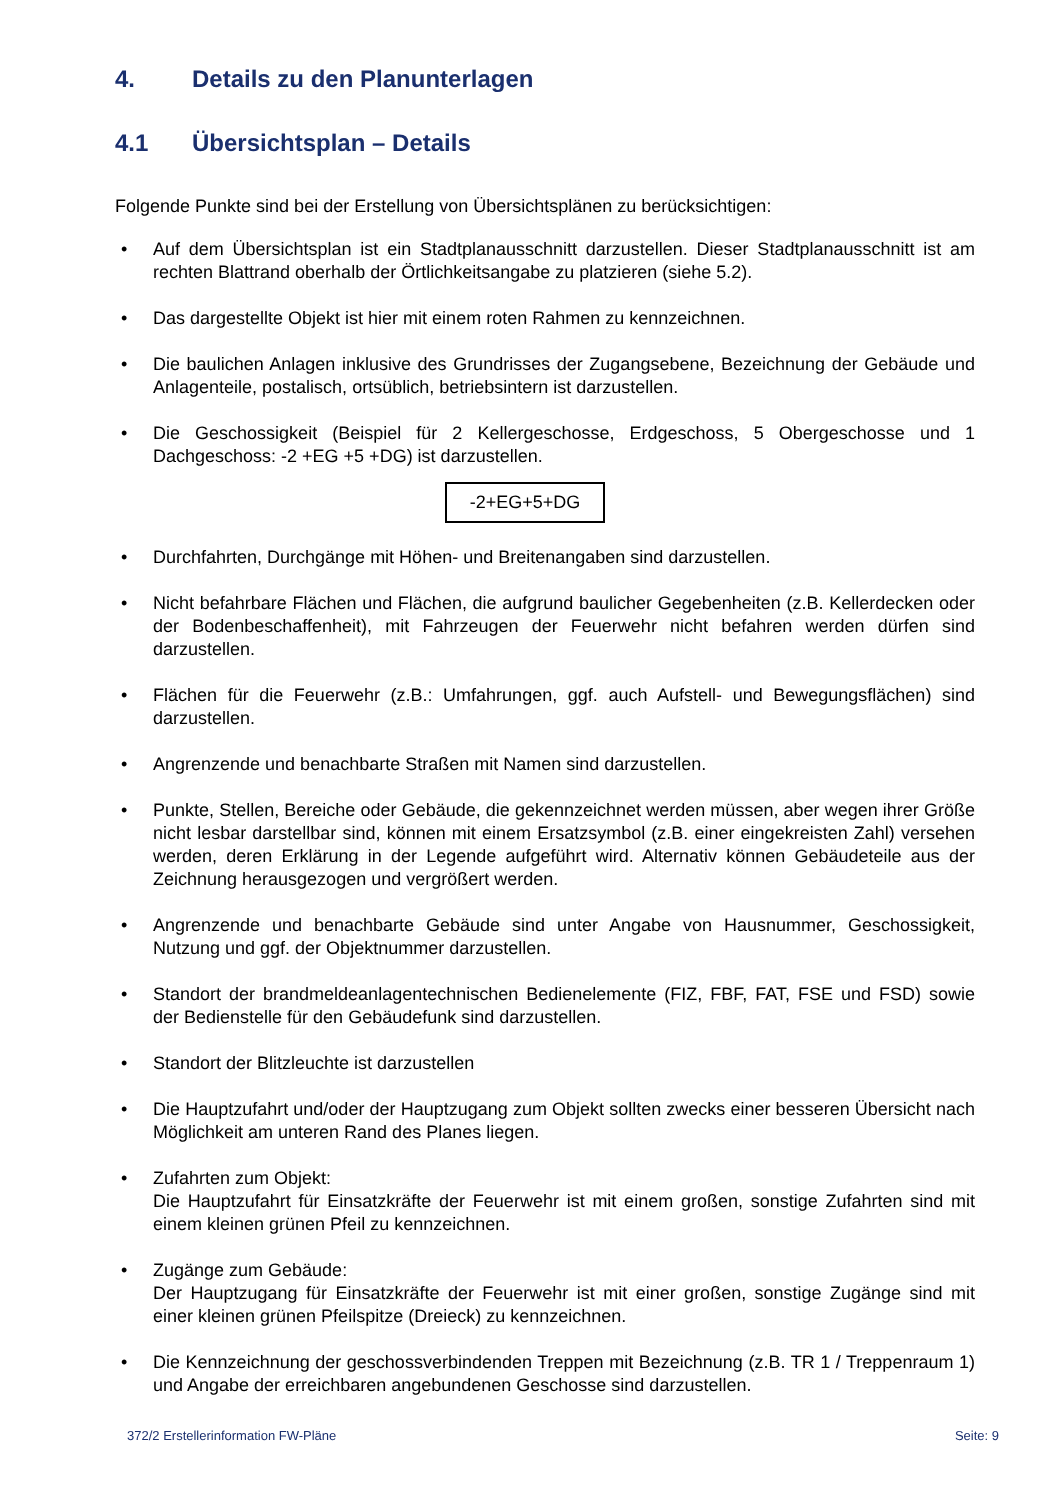4. Details zu den Planunterlagen
4.1 Übersichtsplan – Details
Folgende Punkte sind bei der Erstellung von Übersichtsplänen zu berücksichtigen:
• Auf dem Übersichtsplan ist ein Stadtplanausschnitt darzustellen. Dieser Stadtplanausschnitt ist am rechten Blattrand oberhalb der Örtlichkeitsangabe zu platzieren (siehe 5.2).
• Das dargestellte Objekt ist hier mit einem roten Rahmen zu kennzeichnen.
• Die baulichen Anlagen inklusive des Grundrisses der Zugangsebene, Bezeichnung der Gebäude und Anlagenteile, postalisch, ortsüblich, betriebsintern ist darzustellen.
• Die Geschossigkeit (Beispiel für 2 Kellergeschosse, Erdgeschoss, 5 Obergeschosse und 1 Dachgeschoss: -2 +EG +5 +DG) ist darzustellen.
-2+EG+5+DG
• Durchfahrten, Durchgänge mit Höhen- und Breitenangaben sind darzustellen.
• Nicht befahrbare Flächen und Flächen, die aufgrund baulicher Gegebenheiten (z.B. Kellerdecken oder der Bodenbeschaffenheit), mit Fahrzeugen der Feuerwehr nicht befahren werden dürfen sind darzustellen.
• Flächen für die Feuerwehr (z.B.: Umfahrungen, ggf. auch Aufstell- und Bewegungsflächen) sind darzustellen.
• Angrenzende und benachbarte Straßen mit Namen sind darzustellen.
• Punkte, Stellen, Bereiche oder Gebäude, die gekennzeichnet werden müssen, aber wegen ihrer Größe nicht lesbar darstellbar sind, können mit einem Ersatzsymbol (z.B. einer eingekreisten Zahl) versehen werden, deren Erklärung in der Legende aufgeführt wird. Alternativ können Gebäudeteile aus der Zeichnung herausgezogen und vergrößert werden.
• Angrenzende und benachbarte Gebäude sind unter Angabe von Hausnummer, Geschossigkeit, Nutzung und ggf. der Objektnummer darzustellen.
• Standort der brandmeldeanlagentechnischen Bedienelemente (FIZ, FBF, FAT, FSE und FSD) sowie der Bedienstelle für den Gebäudefunk sind darzustellen.
• Standort der Blitzleuchte ist darzustellen
• Die Hauptzufahrt und/oder der Hauptzugang zum Objekt sollten zwecks einer besseren Übersicht nach Möglichkeit am unteren Rand des Planes liegen.
• Zufahrten zum Objekt:
Die Hauptzufahrt für Einsatzkräfte der Feuerwehr ist mit einem großen, sonstige Zufahrten sind mit einem kleinen grünen Pfeil zu kennzeichnen.
• Zugänge zum Gebäude:
Der Hauptzugang für Einsatzkräfte der Feuerwehr ist mit einer großen, sonstige Zugänge sind mit einer kleinen grünen Pfeilspitze (Dreieck) zu kennzeichnen.
• Die Kennzeichnung der geschossverbindenden Treppen mit Bezeichnung (z.B. TR 1 / Treppenraum 1) und Angabe der erreichbaren angebundenen Geschosse sind darzustellen.
372/2 Erstellerinformation FW-Pläne Seite: 9